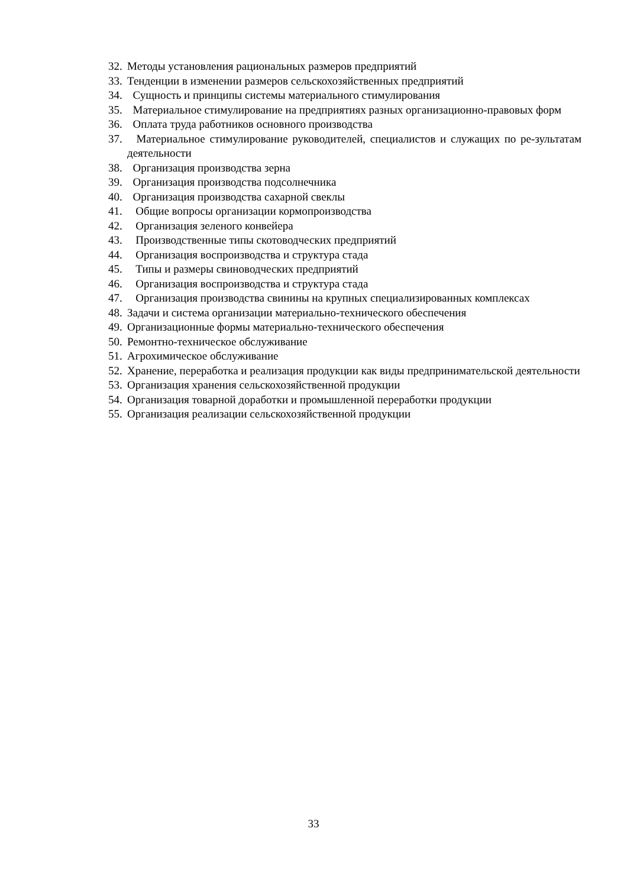32. Методы установления рациональных размеров предприятий
33. Тенденции в изменении размеров сельскохозяйственных предприятий
34. Сущность и принципы системы материального стимулирования
35. Материальное стимулирование на предприятиях разных организационно-правовых форм
36. Оплата труда работников основного производства
37. Материальное стимулирование руководителей, специалистов и служащих по ре-зультатам деятельности
38. Организация производства зерна
39. Организация производства подсолнечника
40. Организация производства сахарной свеклы
41. Общие вопросы организации кормопроизводства
42. Организация зеленого конвейера
43. Производственные типы скотоводческих предприятий
44. Организация воспроизводства и структура стада
45. Типы и размеры свиноводческих предприятий
46. Организация воспроизводства и структура стада
47. Организация производства свинины на крупных специализированных комплексах
48. Задачи и система организации материально-технического обеспечения
49. Организационные формы материально-технического обеспечения
50. Ремонтно-техническое обслуживание
51. Агрохимическое обслуживание
52. Хранение, переработка и реализация продукции как виды предпринимательской деятельности
53. Организация хранения сельскохозяйственной продукции
54. Организация товарной доработки и промышленной переработки продукции
55. Организация реализации сельскохозяйственной продукции
33